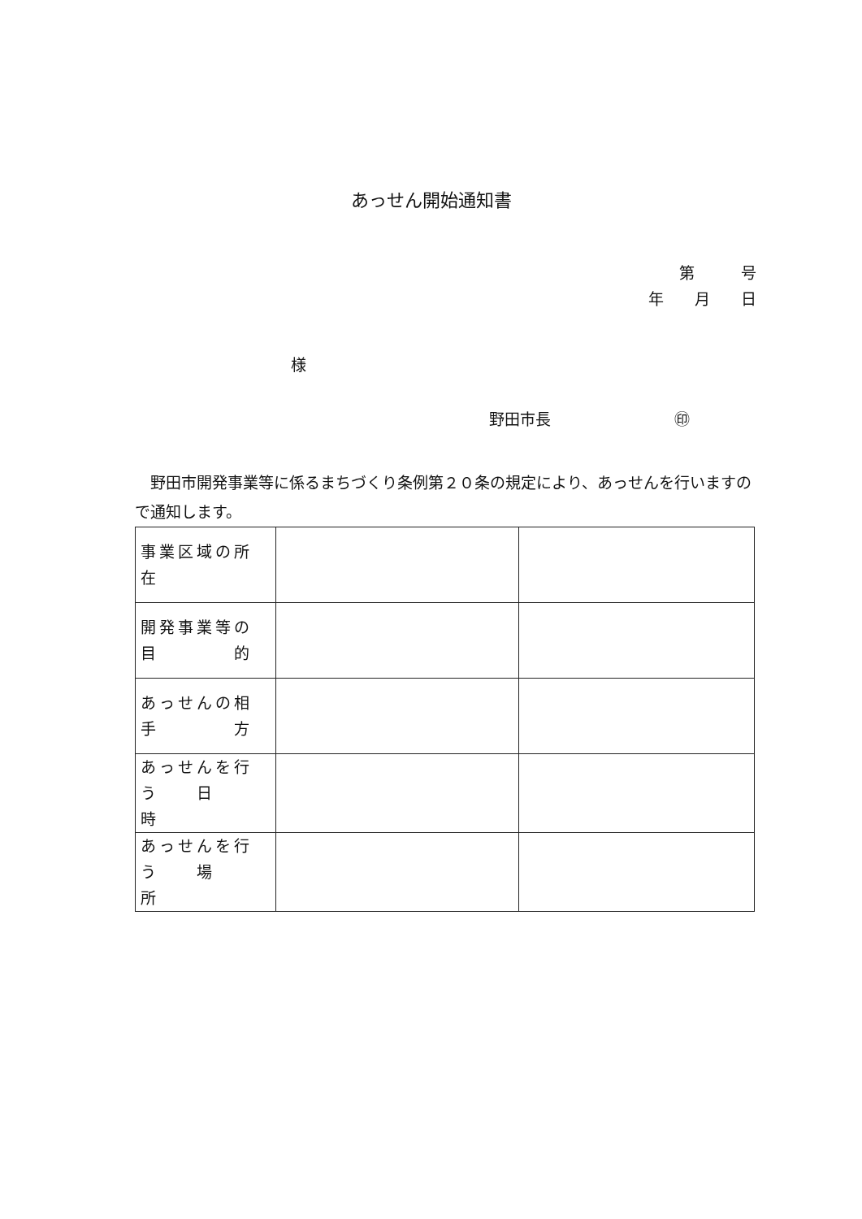あっせん開始通知書
第　　　号
年　　月　　日
様
野田市長　　　　　　　　㊞
野田市開発事業等に係るまちづくり条例第２０条の規定により、あっせんを行いますので通知します。
| 事業区域の所在 | | |
| 開発事業等の目 的 | | |
| あっせんの相手 方 | | |
| あっせんを行う 日 時 | | |
| あっせんを行う 場 所 | | |